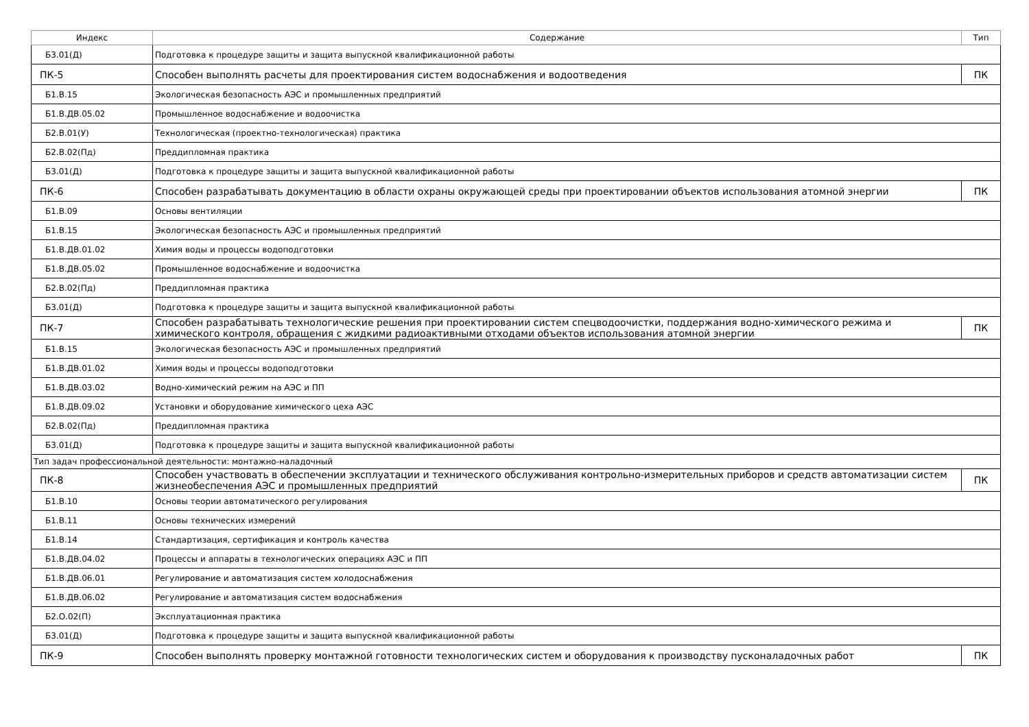| Индекс | Содержание | Тип |
| --- | --- | --- |
| Б3.01(Д) | Подготовка к процедуре защиты и защита выпускной квалификационной работы | |
| ПК-5 | Способен выполнять расчеты для проектирования систем водоснабжения и водоотведения | ПК |
| Б1.В.15 | Экологическая безопасность АЭС и промышленных предприятий | |
| Б1.В.ДВ.05.02 | Промышленное водоснабжение и водоочистка | |
| Б2.В.01(У) | Технологическая (проектно-технологическая) практика | |
| Б2.В.02(Пд) | Преддипломная практика | |
| Б3.01(Д) | Подготовка к процедуре защиты и защита выпускной квалификационной работы | |
| ПК-6 | Способен разрабатывать документацию в области охраны окружающей среды при проектировании объектов использования атомной энергии | ПК |
| Б1.В.09 | Основы вентиляции | |
| Б1.В.15 | Экологическая безопасность АЭС и промышленных предприятий | |
| Б1.В.ДВ.01.02 | Химия воды и процессы водоподготовки | |
| Б1.В.ДВ.05.02 | Промышленное водоснабжение и водоочистка | |
| Б2.В.02(Пд) | Преддипломная практика | |
| Б3.01(Д) | Подготовка к процедуре защиты и защита выпускной квалификационной работы | |
| ПК-7 | Способен разрабатывать технологические решения при проектировании систем спецводоочистки, поддержания водно-химического режима и химического контроля, обращения с жидкими радиоактивными отходами объектов использования атомной энергии | ПК |
| Б1.В.15 | Экологическая безопасность АЭС и промышленных предприятий | |
| Б1.В.ДВ.01.02 | Химия воды и процессы водоподготовки | |
| Б1.В.ДВ.03.02 | Водно-химический режим на АЭС и ПП | |
| Б1.В.ДВ.09.02 | Установки и оборудование химического цеха АЭС | |
| Б2.В.02(Пд) | Преддипломная практика | |
| Б3.01(Д) | Подготовка к процедуре защиты и защита выпускной квалификационной работы | |
| Тип задач профессиональной деятельности: монтажно-наладочный | | |
| ПК-8 | Способен участвовать в обеспечении эксплуатации и технического обслуживания контрольно-измерительных приборов и средств автоматизации систем жизнеобеспечения АЭС и промышленных предприятий | ПК |
| Б1.В.10 | Основы теории автоматического регулирования | |
| Б1.В.11 | Основы технических измерений | |
| Б1.В.14 | Стандартизация, сертификация и контроль качества | |
| Б1.В.ДВ.04.02 | Процессы и аппараты в технологических операциях АЭС и ПП | |
| Б1.В.ДВ.06.01 | Регулирование и автоматизация систем холодоснабжения | |
| Б1.В.ДВ.06.02 | Регулирование и автоматизация систем водоснабжения | |
| Б2.О.02(П) | Эксплуатационная практика | |
| Б3.01(Д) | Подготовка к процедуре защиты и защита выпускной квалификационной работы | |
| ПК-9 | Способен выполнять проверку монтажной готовности технологических систем и оборудования к производству пусконаладочных работ | ПК |